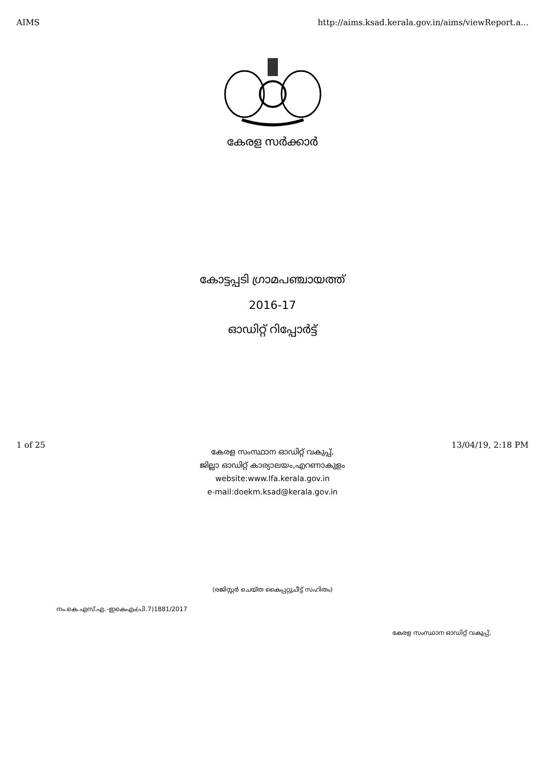AIMS http://aims.ksad.kerala.gov.in/aims/viewReport.a...
കേരള സർക്കാർ
കോട്ടപ്പടി ഗ്രാമപഞ്ചായത്ത്
2016-17
ഓഡിറ്റ് റിപ്പോർട്ട്
കേരള സംസ്ഥാന ഓഡിറ്റ് വകുപ്പ്,
ജില്ലാ ഓഡിറ്റ് കാര്യാലയം,എറണാകുളം
website:www.lfa.kerala.gov.in
e-mail:doekm.ksad@kerala.gov.in
(രജിസ്റ്റർ ചെയ്ത കൈപ്പറ്റുചീട്ട് സഹിതം)
നം.കെ.എസ്.എ.-ഇകെഎം(പി.7)1881/2017
കേരള സംസ്ഥാന ഓഡിറ്റ് വകുപ്പ്,
1 of 25 13/04/19, 2:18 PM